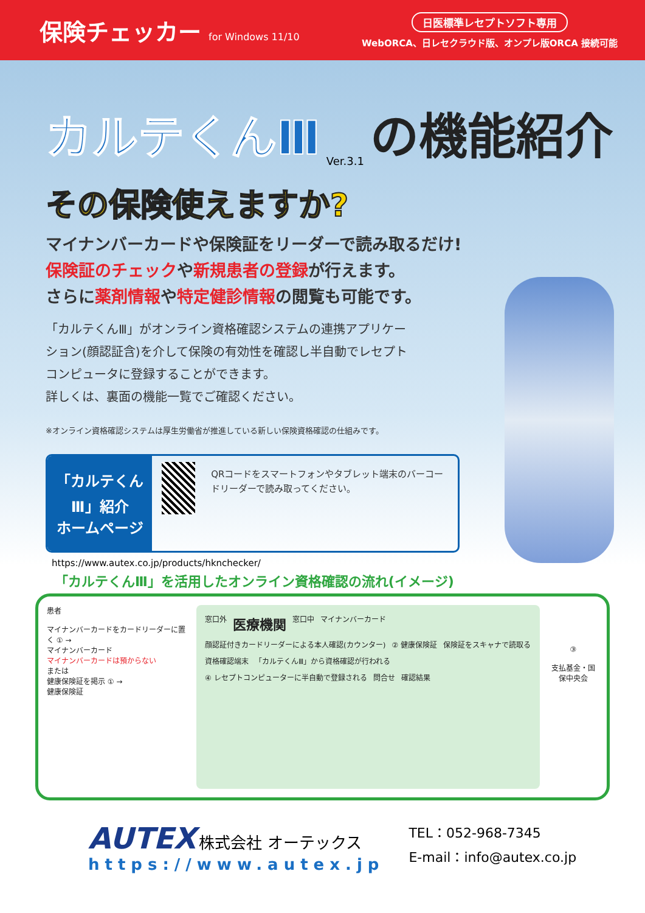保険チェッカー for Windows 11/10
日医標準レセプトソフト専用
WebORCA、日レセクラウド版、オンプレ版ORCA 接続可能
カルテくんⅢ Ver.3.1 の機能紹介
その保険使えますか?
マイナンバーカードや保険証をリーダーで読み取るだけ!
保険証のチェックや新規患者の登録が行えます。
さらに薬剤情報や特定健診情報の閲覧も可能です。
「カルテくんⅢ」がオンライン資格確認システムの連携アプリケーション(顔認証含)を介して保険の有効性を確認し半自動でレセプトコンピュータに登録することができます。
詳しくは、裏面の機能一覧でご確認ください。
※オンライン資格確認システムは厚生労働省が推進している新しい保険資格確認の仕組みです。
「カルテくんⅢ」紹介
ホームページ
QRコードをスマートフォンやタブレット端末のバーコードリーダーで読み取ってください。
https://www.autex.co.jp/products/hknchecker/
「カルテくんⅢ」を活用したオンライン資格確認の流れ(イメージ)
患者
マイナンバーカードをカードリーダーに置く ① →
マイナンバーカード
マイナンバーカードは預からない
または
健康保険証を掲示 ① →
健康保険証
窓口外
医療機関
窓口中
マイナンバーカード
顔認証付きカードリーダーによる本人確認(カウンター)
② 健康保険証
保険証をスキャナで読取る
資格確認端末
「カルテくんⅢ」から資格確認が行われる
④ レセプトコンピューターに半自動で登録される
問合せ
確認結果
③
支払基金・国保中央会
AUTEX 株式会社 オーテックス
https://www.autex.jp
TEL：052-968-7345
E-mail：info@autex.co.jp